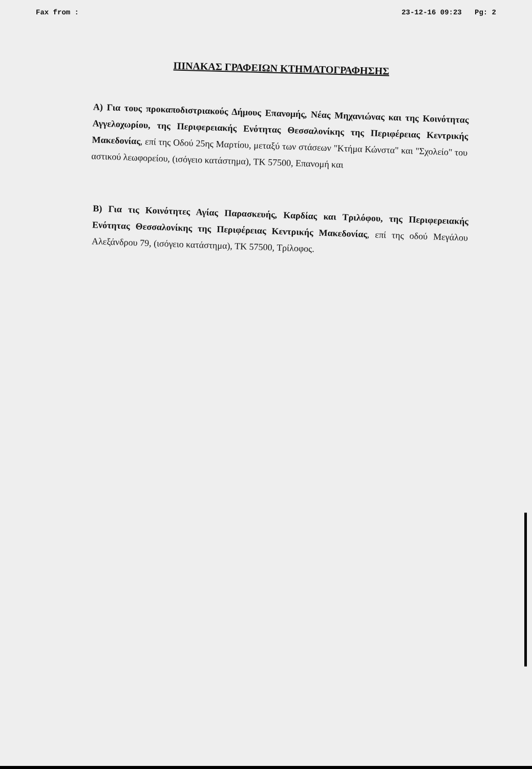Fax from : 23-12-16 09:23 Pg: 2
ΠΙΝΑΚΑΣ ΓΡΑΦΕΙΩΝ ΚΤΗΜΑΤΟΓΡΑΦΗΣΗΣ
Α) Για τους προκαποδιστριακούς Δήμους Επανομής, Νέας Μηχανιώνας και της Κοινότητας Αγγελοχωρίου, της Περιφερειακής Ενότητας Θεσσαλονίκης της Περιφέρειας Κεντρικής Μακεδονίας, επί της Οδού 25ης Μαρτίου, μεταξύ των στάσεων "Κτήμα Κώνστα" και "Σχολείο" του αστικού λεωφορείου, (ισόγειο κατάστημα), ΤΚ 57500, Επανομή και
Β) Για τις Κοινότητες Αγίας Παρασκευής, Καρδίας και Τριλόφου, της Περιφερειακής Ενότητας Θεσσαλονίκης της Περιφέρειας Κεντρικής Μακεδονίας, επί της οδού Μεγάλου Αλεξάνδρου 79, (ισόγειο κατάστημα), ΤΚ 57500, Τρίλοφος.